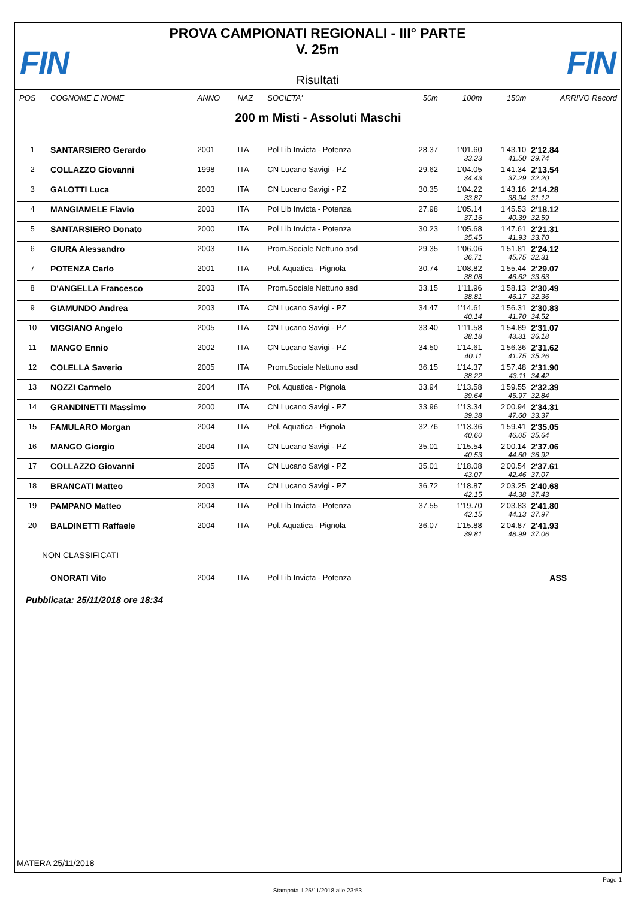FIN FIN
PROVA CAMPIONATI REGIONALI - III° PARTE
V. 25m
Risultati
| POS | COGNOME E NOME | ANNO | NAZ | SOCIETA' | 50m | 100m | 150m | ARRIVO Record |
| --- | --- | --- | --- | --- | --- | --- | --- | --- |
| 200 m Misti - Assoluti Maschi | | | | | | | | |
| 1 | SANTARSIERO Gerardo | 2001 | ITA | Pol Lib Invicta - Potenza | 28.37 | 1'01.60 | 1'43.10 | 2'12.84 |
| | | | | | | 33.23 | 41.50 | 29.74 |
| 2 | COLLAZZO Giovanni | 1998 | ITA | CN Lucano Savigi - PZ | 29.62 | 1'04.05 | 1'41.34 | 2'13.54 |
| | | | | | | 34.43 | 37.29 | 32.20 |
| 3 | GALOTTI Luca | 2003 | ITA | CN Lucano Savigi - PZ | 30.35 | 1'04.22 | 1'43.16 | 2'14.28 |
| | | | | | | 33.87 | 38.94 | 31.12 |
| 4 | MANGIAMELE Flavio | 2003 | ITA | Pol Lib Invicta - Potenza | 27.98 | 1'05.14 | 1'45.53 | 2'18.12 |
| | | | | | | 37.16 | 40.39 | 32.59 |
| 5 | SANTARSIERO Donato | 2000 | ITA | Pol Lib Invicta - Potenza | 30.23 | 1'05.68 | 1'47.61 | 2'21.31 |
| | | | | | | 35.45 | 41.93 | 33.70 |
| 6 | GIURA Alessandro | 2003 | ITA | Prom.Sociale Nettuno asd | 29.35 | 1'06.06 | 1'51.81 | 2'24.12 |
| | | | | | | 36.71 | 45.75 | 32.31 |
| 7 | POTENZA Carlo | 2001 | ITA | Pol. Aquatica - Pignola | 30.74 | 1'08.82 | 1'55.44 | 2'29.07 |
| | | | | | | 38.08 | 46.62 | 33.63 |
| 8 | D'ANGELLA Francesco | 2003 | ITA | Prom.Sociale Nettuno asd | 33.15 | 1'11.96 | 1'58.13 | 2'30.49 |
| | | | | | | 38.81 | 46.17 | 32.36 |
| 9 | GIAMUNDO Andrea | 2003 | ITA | CN Lucano Savigi - PZ | 34.47 | 1'14.61 | 1'56.31 | 2'30.83 |
| | | | | | | 40.14 | 41.70 | 34.52 |
| 10 | VIGGIANO Angelo | 2005 | ITA | CN Lucano Savigi - PZ | 33.40 | 1'11.58 | 1'54.89 | 2'31.07 |
| | | | | | | 38.18 | 43.31 | 36.18 |
| 11 | MANGO Ennio | 2002 | ITA | CN Lucano Savigi - PZ | 34.50 | 1'14.61 | 1'56.36 | 2'31.62 |
| | | | | | | 40.11 | 41.75 | 35.26 |
| 12 | COLELLA Saverio | 2005 | ITA | Prom.Sociale Nettuno asd | 36.15 | 1'14.37 | 1'57.48 | 2'31.90 |
| | | | | | | 38.22 | 43.11 | 34.42 |
| 13 | NOZZI Carmelo | 2004 | ITA | Pol. Aquatica - Pignola | 33.94 | 1'13.58 | 1'59.55 | 2'32.39 |
| | | | | | | 39.64 | 45.97 | 32.84 |
| 14 | GRANDINETTI Massimo | 2000 | ITA | CN Lucano Savigi - PZ | 33.96 | 1'13.34 | 2'00.94 | 2'34.31 |
| | | | | | | 39.38 | 47.60 | 33.37 |
| 15 | FAMULARO Morgan | 2004 | ITA | Pol. Aquatica - Pignola | 32.76 | 1'13.36 | 1'59.41 | 2'35.05 |
| | | | | | | 40.60 | 46.05 | 35.64 |
| 16 | MANGO Giorgio | 2004 | ITA | CN Lucano Savigi - PZ | 35.01 | 1'15.54 | 2'00.14 | 2'37.06 |
| | | | | | | 40.53 | 44.60 | 36.92 |
| 17 | COLLAZZO Giovanni | 2005 | ITA | CN Lucano Savigi - PZ | 35.01 | 1'18.08 | 2'00.54 | 2'37.61 |
| | | | | | | 43.07 | 42.46 | 37.07 |
| 18 | BRANCATI Matteo | 2003 | ITA | CN Lucano Savigi - PZ | 36.72 | 1'18.87 | 2'03.25 | 2'40.68 |
| | | | | | | 42.15 | 44.38 | 37.43 |
| 19 | PAMPANO Matteo | 2004 | ITA | Pol Lib Invicta - Potenza | 37.55 | 1'19.70 | 2'03.83 | 2'41.80 |
| | | | | | | 42.15 | 44.13 | 37.97 |
| 20 | BALDINETTI Raffaele | 2004 | ITA | Pol. Aquatica - Pignola | 36.07 | 1'15.88 | 2'04.87 | 2'41.93 |
| | | | | | | 39.81 | 48.99 | 37.06 |
| NON CLASSIFICATI | | | | | | | | |
| | ONORATI Vito | 2004 | ITA | Pol Lib Invicta - Potenza | | | | ASS |
Pubblicata: 25/11/2018 ore 18:34
MATERA 25/11/2018
Page 1
Stampata il 25/11/2018 alle 23:53